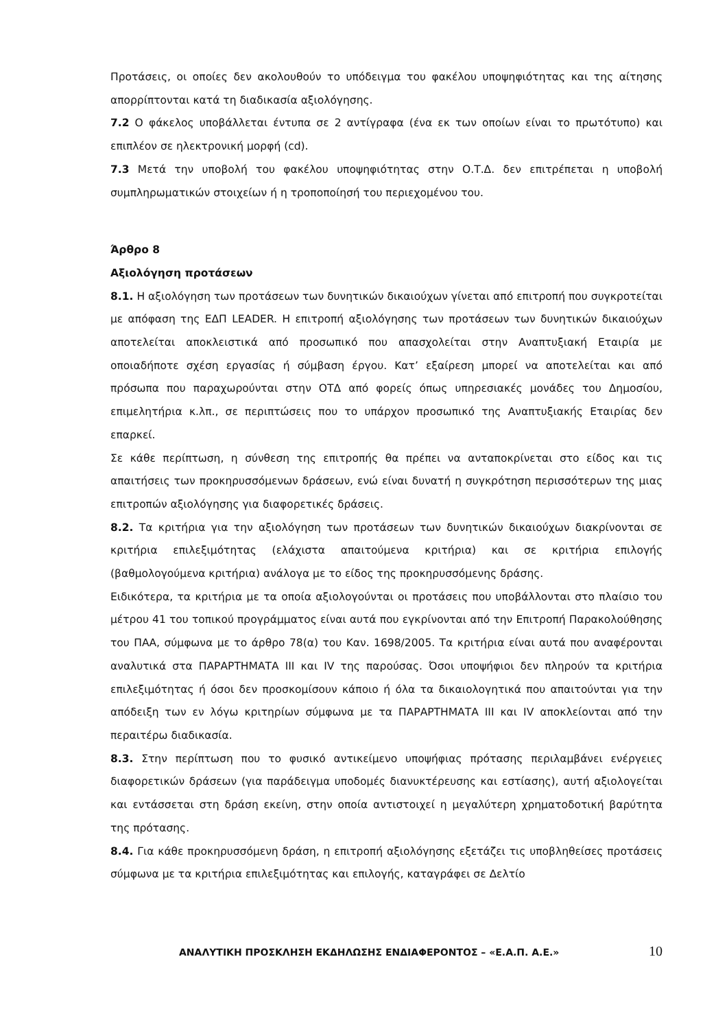Προτάσεις, οι οποίες δεν ακολουθούν το υπόδειγμα του φακέλου υποψηφιότητας και της αίτησης απορρίπτονται κατά τη διαδικασία αξιολόγησης.
7.2 Ο φάκελος υποβάλλεται έντυπα σε 2 αντίγραφα (ένα εκ των οποίων είναι το πρωτότυπο) και επιπλέον σε ηλεκτρονική μορφή (cd).
7.3 Μετά την υποβολή του φακέλου υποψηφιότητας στην Ο.Τ.Δ. δεν επιτρέπεται η υποβολή συμπληρωματικών στοιχείων ή η τροποποίησή του περιεχομένου του.
Άρθρο 8
Αξιολόγηση προτάσεων
8.1. Η αξιολόγηση των προτάσεων των δυνητικών δικαιούχων γίνεται από επιτροπή που συγκροτείται με απόφαση της ΕΔΠ LEADER. Η επιτροπή αξιολόγησης των προτάσεων των δυνητικών δικαιούχων αποτελείται αποκλειστικά από προσωπικό που απασχολείται στην Αναπτυξιακή Εταιρία με οποιαδήποτε σχέση εργασίας ή σύμβαση έργου. Κατ’ εξαίρεση μπορεί να αποτελείται και από πρόσωπα που παραχωρούνται στην ΟΤΔ από φορείς όπως υπηρεσιακές μονάδες του Δημοσίου, επιμελητήρια κ.λπ., σε περιπτώσεις που το υπάρχον προσωπικό της Αναπτυξιακής Εταιρίας δεν επαρκεί.
Σε κάθε περίπτωση, η σύνθεση της επιτροπής θα πρέπει να ανταποκρίνεται στο είδος και τις απαιτήσεις των προκηρυσσόμενων δράσεων, ενώ είναι δυνατή η συγκρότηση περισσότερων της μιας επιτροπών αξιολόγησης για διαφορετικές δράσεις.
8.2. Τα κριτήρια για την αξιολόγηση των προτάσεων των δυνητικών δικαιούχων διακρίνονται σε κριτήρια επιλεξιμότητας (ελάχιστα απαιτούμενα κριτήρια) και σε κριτήρια επιλογής (βαθμολογούμενα κριτήρια) ανάλογα με το είδος της προκηρυσσόμενης δράσης.
Ειδικότερα, τα κριτήρια με τα οποία αξιολογούνται οι προτάσεις που υποβάλλονται στο πλαίσιο του μέτρου 41 του τοπικού προγράμματος είναι αυτά που εγκρίνονται από την Επιτροπή Παρακολούθησης του ΠΑΑ, σύμφωνα με το άρθρο 78(α) του Καν. 1698/2005. Τα κριτήρια είναι αυτά που αναφέρονται αναλυτικά στα ΠΑΡΑΡΤΗΜΑΤΑ ΙΙΙ και IV της παρούσας. Όσοι υποψήφιοι δεν πληρούν τα κριτήρια επιλεξιμότητας ή όσοι δεν προσκομίσουν κάποιο ή όλα τα δικαιολογητικά που απαιτούνται για την απόδειξη των εν λόγω κριτηρίων σύμφωνα με τα ΠΑΡΑΡΤΗΜΑΤΑ ΙΙΙ και IV αποκλείονται από την περαιτέρω διαδικασία.
8.3. Στην περίπτωση που το φυσικό αντικείμενο υποψήφιας πρότασης περιλαμβάνει ενέργειες διαφορετικών δράσεων (για παράδειγμα υποδομές διανυκτέρευσης και εστίασης), αυτή αξιολογείται και εντάσσεται στη δράση εκείνη, στην οποία αντιστοιχεί η μεγαλύτερη χρηματοδοτική βαρύτητα της πρότασης.
8.4. Για κάθε προκηρυσσόμενη δράση, η επιτροπή αξιολόγησης εξετάζει τις υποβληθείσες προτάσεις σύμφωνα με τα κριτήρια επιλεξιμότητας και επιλογής, καταγράφει σε Δελτίο
ΑΝΑΛΥΤΙΚΗ ΠΡΟΣΚΛΗΣΗ ΕΚΔΗΛΩΣΗΣ ΕΝΔΙΑΦΕΡΟΝΤΟΣ – «Ε.Α.Π. Α.Ε.» 10